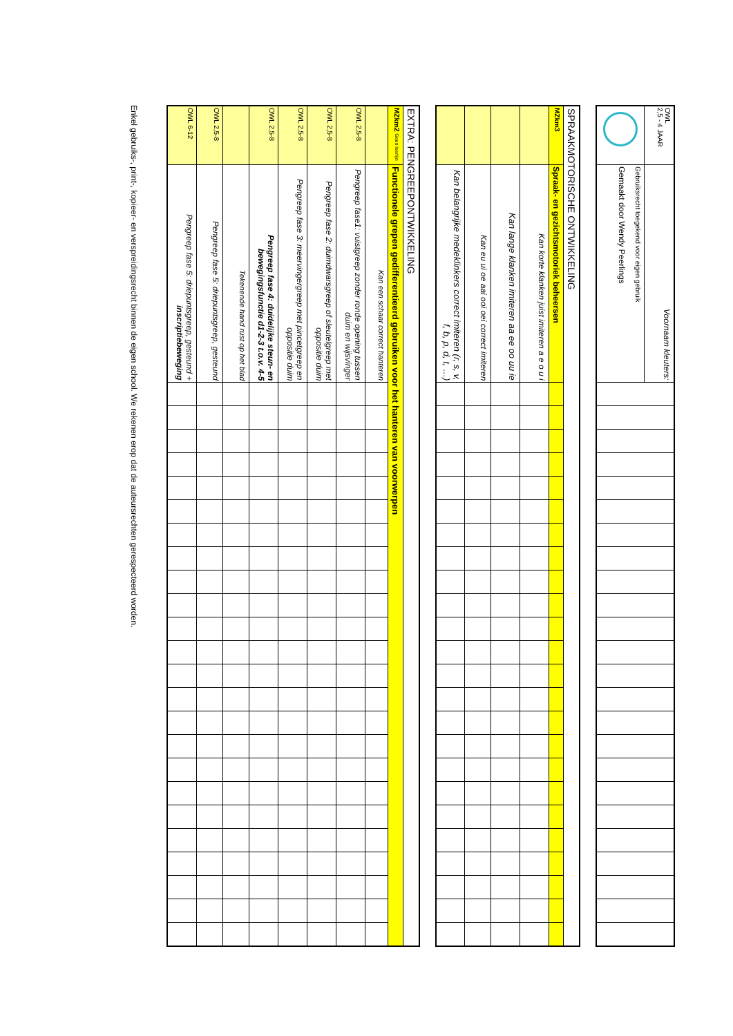| OWL 2,5 - 4 JAAR | Voornaam kleuters: | | | | | | | | | | | | | | | | | | | | | | | | |
| | Gebruiksrecht toegekend voor eigen gebruik Gemaakt door Wendy Peerlings | | | | | | | | | | | | | | | | | | | | | | | | |
| SPRAAKMOTORISCHE ONTWIKKELING | | | | | | | | | | | | | | | | | | | | | | | | | |
| MZkm3 | Spraak- en gezichtsmotoriek beheersen | | | | | | | | | | | | | | | | | | | | | | | | |
| | Kan korte klanken juist imiteren a e o u i | | | | | | | | | | | | | | | | | | | | | | | | |
| | Kan lange klanken imiteren aa ee oo uu ie | | | | | | | | | | | | | | | | | | | | | | | | |
| | Kan eu ui oe aai ooi oei correct imiteren | | | | | | | | | | | | | | | | | | | | | | | | |
| | Kan belangrijke medeklinkers correct imiteren (r, s, v, f, b, p, d, t, …) | | | | | | | | | | | | | | | | | | | | | | | | |
| EXTRA: PENGREEPONTWIKKELING | | | | | | | | | | | | | | | | | | | | | | | | | |
| MZkm2 Geen leerlijn | Functionele grepen gedifferentieerd gebruiken voor het hanteren van voorwerpen | | | | | | | | | | | | | | | | | | | | | | | | |
| | Kan een schaar correct hanteren | | | | | | | | | | | | | | | | | | | | | | | | |
| OWL 2,5-8 | Pengreep fase1: vuistgreep zonder ronde opening tussen duim en wijsvinger | | | | | | | | | | | | | | | | | | | | | | | | |
| OWL 2,5-8 | Pengreep fase 2: duimdwarsgreep of sleutelgreep met oppositie duim | | | | | | | | | | | | | | | | | | | | | | | | |
| OWL 2,5-8 | Pengreep fase 3: meervingergreep met pincetgreep en oppositie duim | | | | | | | | | | | | | | | | | | | | | | | | |
| OWL 2,5-8 | Pengreep fase 4: duidelijke steun- en bewegingsfunctie d1-2-3 t.o.v. 4-5 | | | | | | | | | | | | | | | | | | | | | | | | |
| | Tekenende hand rust op het blad | | | | | | | | | | | | | | | | | | | | | | | | |
| OWL 2,5-8 | Pengreep fase 5: driepuntsgreep, gesteund | | | | | | | | | | | | | | | | | | | | | | | | |
| OWL 6-12 | Pengreep fase 5: driepuntsgreep, gesteund + inscriptiebeweging | | | | | | | | | | | | | | | | | | | | | | | | |
Enkel gebruiks-, print-, kopieer- en verspreidingsrecht binnen de eigen school. We rekenen erop dat de auteursrechten gerespecteerd worden.